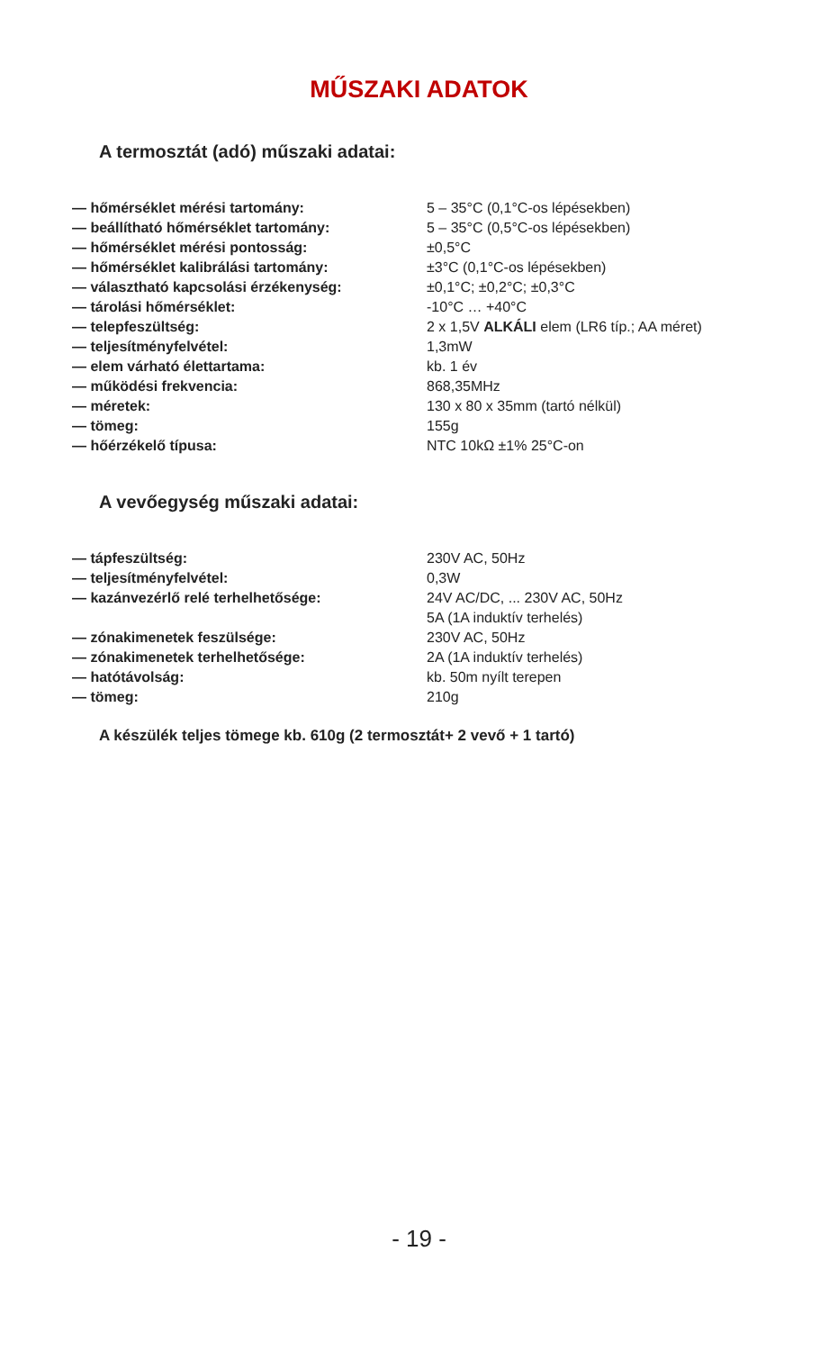MŰSZAKI ADATOK
A termosztát (adó) műszaki adatai:
| — hőmérséklet mérési tartomány: | 5 – 35°C (0,1°C-os lépésekben) |
| — beállítható hőmérséklet tartomány: | 5 – 35°C (0,5°C-os lépésekben) |
| — hőmérséklet mérési pontosság: | ±0,5°C |
| — hőmérséklet kalibrálási tartomány: | ±3°C (0,1°C-os lépésekben) |
| — választható kapcsolási érzékenység: | ±0,1°C; ±0,2°C; ±0,3°C |
| — tárolási hőmérséklet: | -10°C … +40°C |
| — telepfeszültség: | 2 x 1,5V ALKÁLI elem (LR6 típ.; AA méret) |
| — teljesítményfelvétel: | 1,3mW |
| — elem várható élettartama: | kb. 1 év |
| — működési frekvencia: | 868,35MHz |
| — méretek: | 130 x 80 x 35mm (tartó nélkül) |
| — tömeg: | 155g |
| — hőérzékelő típusa: | NTC 10kΩ ±1% 25°C-on |
A vevőegység műszaki adatai:
| — tápfeszültség: | 230V AC, 50Hz |
| — teljesítményfelvétel: | 0,3W |
| — kazánvezérlő relé terhelhetősége: | 24V AC/DC, ... 230V AC, 50Hz 5A (1A induktív terhelés) |
| — zónakimenetek feszülsége: | 230V AC, 50Hz |
| — zónakimenetek terhelhetősége: | 2A (1A induktív terhelés) |
| — hatótávolság: | kb. 50m nyílt terepen |
| — tömeg: | 210g |
A készülék teljes tömege kb. 610g (2 termosztát+ 2 vevő + 1 tartó)
- 19 -